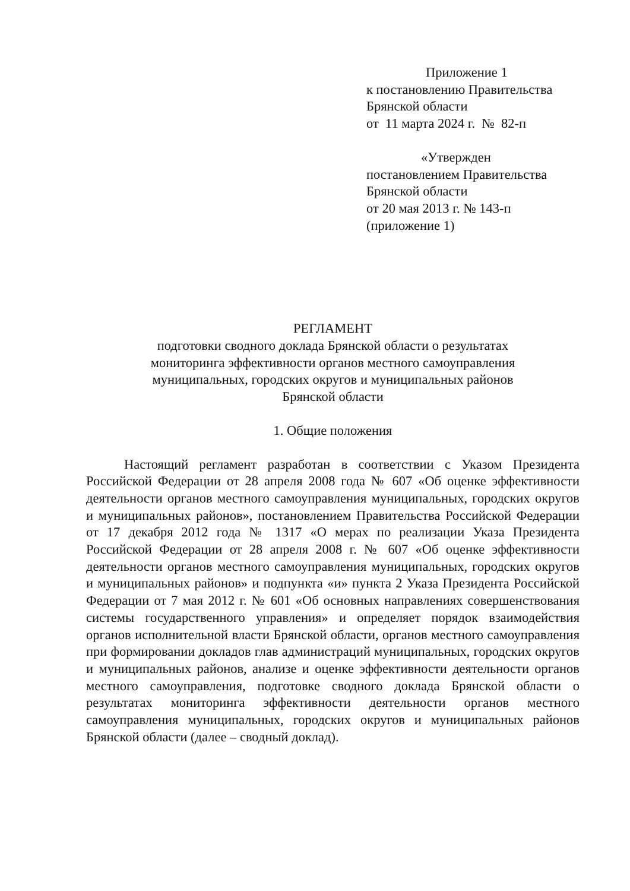Приложение 1
к постановлению Правительства
Брянской области
от 11 марта 2024 г. № 82-п
«Утвержден
постановлением Правительства
Брянской области
от 20 мая 2013 г. № 143-п
(приложение 1)
РЕГЛАМЕНТ
подготовки сводного доклада Брянской области о результатах
мониторинга эффективности органов местного самоуправления
муниципальных, городских округов и муниципальных районов
Брянской области
1. Общие положения
Настоящий регламент разработан в соответствии с Указом Президента Российской Федерации от 28 апреля 2008 года № 607 «Об оценке эффективности деятельности органов местного самоуправления муниципальных, городских округов и муниципальных районов», постановлением Правительства Российской Федерации от 17 декабря 2012 года № 1317 «О мерах по реализации Указа Президента Российской Федерации от 28 апреля 2008 г. № 607 «Об оценке эффективности деятельности органов местного самоуправления муниципальных, городских округов и муниципальных районов» и подпункта «и» пункта 2 Указа Президента Российской Федерации от 7 мая 2012 г. № 601 «Об основных направлениях совершенствования системы государственного управления» и определяет порядок взаимодействия органов исполнительной власти Брянской области, органов местного самоуправления при формировании докладов глав администраций муниципальных, городских округов и муниципальных районов, анализе и оценке эффективности деятельности органов местного самоуправления, подготовке сводного доклада Брянской области о результатах мониторинга эффективности деятельности органов местного самоуправления муниципальных, городских округов и муниципальных районов Брянской области (далее – сводный доклад).